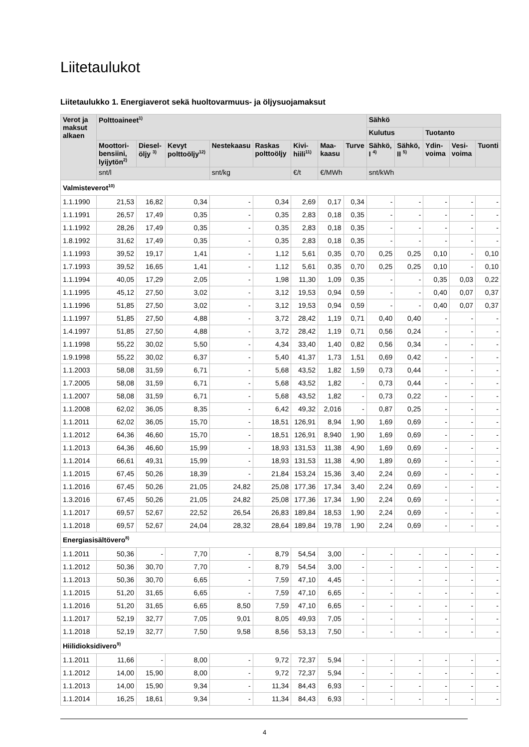Liitetaulukot
Liitetaulukko 1. Energiaverot sekä huoltovarmuus- ja öljysuojamaksut
| Verot ja maksut alkaen | Polttoaineet<sup>1)</sup> | | | | | | | | Sähkö | | | | |
| --- | --- | --- | --- | --- | --- | --- | --- | --- | --- | --- | --- | --- | --- |
| | | | | | | | | | Kulutus | | Tuotanto | | |
| | Moottori-bensiini, lyijytön<sup>2)</sup> | Diesel-öljy <sup>3)</sup> | Kevyt polttoöljy<sup>12)</sup> | Nestekaasu | Raskas polttoöljy | Kivi-hiili<sup>11)</sup> | Maa-kaasu | Turve | Sähkö, I <sup>4)</sup> | Sähkö, II <sup>5)</sup> | Ydin-voima | Vesi-voima | Tuonti |
| | snt/l | | | snt/kg | | €/t | €/MWh | | snt/kWh | | | | |
| Valmisteverot<sup>10)</sup> | | | | | | | | | | | | | |
| 1.1.1990 | 21,53 | 16,82 | 0,34 | - | 0,34 | 2,69 | 0,17 | 0,34 | - | - | - | - | - |
| 1.1.1991 | 26,57 | 17,49 | 0,35 | - | 0,35 | 2,83 | 0,18 | 0,35 | - | - | - | - | - |
| 1.1.1992 | 28,26 | 17,49 | 0,35 | - | 0,35 | 2,83 | 0,18 | 0,35 | - | - | - | - | - |
| 1.8.1992 | 31,62 | 17,49 | 0,35 | - | 0,35 | 2,83 | 0,18 | 0,35 | - | - | - | - | - |
| 1.1.1993 | 39,52 | 19,17 | 1,41 | - | 1,12 | 5,61 | 0,35 | 0,70 | 0,25 | 0,25 | 0,10 | - | 0,10 |
| 1.7.1993 | 39,52 | 16,65 | 1,41 | - | 1,12 | 5,61 | 0,35 | 0,70 | 0,25 | 0,25 | 0,10 | - | 0,10 |
| 1.1.1994 | 40,05 | 17,29 | 2,05 | - | 1,98 | 11,30 | 1,09 | 0,35 | - | - | 0,35 | 0,03 | 0,22 |
| 1.1.1995 | 45,12 | 27,50 | 3,02 | - | 3,12 | 19,53 | 0,94 | 0,59 | - | - | 0,40 | 0,07 | 0,37 |
| 1.1.1996 | 51,85 | 27,50 | 3,02 | - | 3,12 | 19,53 | 0,94 | 0,59 | - | - | 0,40 | 0,07 | 0,37 |
| 1.1.1997 | 51,85 | 27,50 | 4,88 | - | 3,72 | 28,42 | 1,19 | 0,71 | 0,40 | 0,40 | - | - | - |
| 1.4.1997 | 51,85 | 27,50 | 4,88 | - | 3,72 | 28,42 | 1,19 | 0,71 | 0,56 | 0,24 | - | - | - |
| 1.1.1998 | 55,22 | 30,02 | 5,50 | - | 4,34 | 33,40 | 1,40 | 0,82 | 0,56 | 0,34 | - | - | - |
| 1.9.1998 | 55,22 | 30,02 | 6,37 | - | 5,40 | 41,37 | 1,73 | 1,51 | 0,69 | 0,42 | - | - | - |
| 1.1.2003 | 58,08 | 31,59 | 6,71 | - | 5,68 | 43,52 | 1,82 | 1,59 | 0,73 | 0,44 | - | - | - |
| 1.7.2005 | 58,08 | 31,59 | 6,71 | - | 5,68 | 43,52 | 1,82 | - | 0,73 | 0,44 | - | - | - |
| 1.1.2007 | 58,08 | 31,59 | 6,71 | - | 5,68 | 43,52 | 1,82 | - | 0,73 | 0,22 | - | - | - |
| 1.1.2008 | 62,02 | 36,05 | 8,35 | - | 6,42 | 49,32 | 2,016 | - | 0,87 | 0,25 | - | - | - |
| 1.1.2011 | 62,02 | 36,05 | 15,70 | - | 18,51 | 126,91 | 8,94 | 1,90 | 1,69 | 0,69 | - | - | - |
| 1.1.2012 | 64,36 | 46,60 | 15,70 | - | 18,51 | 126,91 | 8,940 | 1,90 | 1,69 | 0,69 | - | - | - |
| 1.1.2013 | 64,36 | 46,60 | 15,99 | - | 18,93 | 131,53 | 11,38 | 4,90 | 1,69 | 0,69 | - | - | - |
| 1.1.2014 | 66,61 | 49,31 | 15,99 | - | 18,93 | 131,53 | 11,38 | 4,90 | 1,89 | 0,69 | - | - | - |
| 1.1.2015 | 67,45 | 50,26 | 18,39 | - | 21,84 | 153,24 | 15,36 | 3,40 | 2,24 | 0,69 | - | - | - |
| 1.1.2016 | 67,45 | 50,26 | 21,05 | 24,82 | 25,08 | 177,36 | 17,34 | 3,40 | 2,24 | 0,69 | - | - | - |
| 1.3.2016 | 67,45 | 50,26 | 21,05 | 24,82 | 25,08 | 177,36 | 17,34 | 1,90 | 2,24 | 0,69 | - | - | - |
| 1.1.2017 | 69,57 | 52,67 | 22,52 | 26,54 | 26,83 | 189,84 | 18,53 | 1,90 | 2,24 | 0,69 | - | - | - |
| 1.1.2018 | 69,57 | 52,67 | 24,04 | 28,32 | 28,64 | 189,84 | 19,78 | 1,90 | 2,24 | 0,69 | - | - | - |
| Energiasisältövero<sup>8)</sup> | | | | | | | | | | | | | |
| 1.1.2011 | 50,36 | - | 7,70 | - | 8,79 | 54,54 | 3,00 | - | - | - | - | - | - |
| 1.1.2012 | 50,36 | 30,70 | 7,70 | - | 8,79 | 54,54 | 3,00 | - | - | - | - | - | - |
| 1.1.2013 | 50,36 | 30,70 | 6,65 | - | 7,59 | 47,10 | 4,45 | - | - | - | - | - | - |
| 1.1.2015 | 51,20 | 31,65 | 6,65 | - | 7,59 | 47,10 | 6,65 | - | - | - | - | - | - |
| 1.1.2016 | 51,20 | 31,65 | 6,65 | 8,50 | 7,59 | 47,10 | 6,65 | - | - | - | - | - | - |
| 1.1.2017 | 52,19 | 32,77 | 7,05 | 9,01 | 8,05 | 49,93 | 7,05 | - | - | - | - | - | - |
| 1.1.2018 | 52,19 | 32,77 | 7,50 | 9,58 | 8,56 | 53,13 | 7,50 | - | - | - | - | - | - |
| Hiilidioksidivero<sup>9)</sup> | | | | | | | | | | | | | |
| 1.1.2011 | 11,66 | - | 8,00 | - | 9,72 | 72,37 | 5,94 | - | - | - | - | - | - |
| 1.1.2012 | 14,00 | 15,90 | 8,00 | - | 9,72 | 72,37 | 5,94 | - | - | - | - | - | - |
| 1.1.2013 | 14,00 | 15,90 | 9,34 | - | 11,34 | 84,43 | 6,93 | - | - | - | - | - | - |
| 1.1.2014 | 16,25 | 18,61 | 9,34 | - | 11,34 | 84,43 | 6,93 | - | - | - | - | - | - |
4